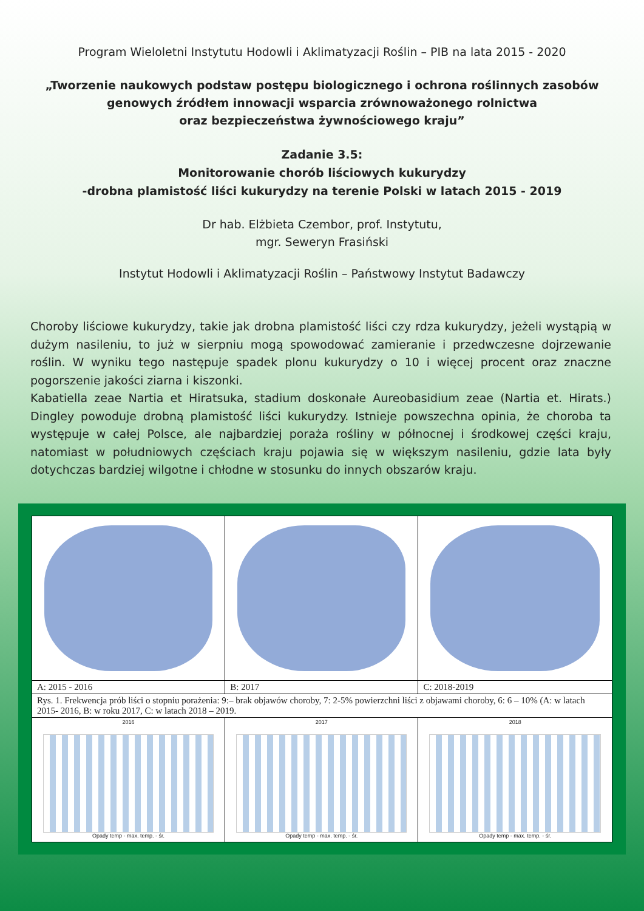Program Wieloletni Instytutu Hodowli i Aklimatyzacji Roślin – PIB na lata 2015 - 2020
„Tworzenie naukowych podstaw postępu biologicznego i ochrona roślinnych zasobów
genowych źródłem innowacji wsparcia zrównoważonego rolnictwa
oraz bezpieczeństwa żywnościowego kraju”
Zadanie 3.5:
Monitorowanie chorób liściowych kukurydzy
-drobna plamistość liści kukurydzy na terenie Polski w latach 2015 - 2019
Dr hab. Elżbieta Czembor, prof. Instytutu,
mgr. Seweryn Frasiński
Instytut Hodowli i Aklimatyzacji Roślin – Państwowy Instytut Badawczy
Choroby liściowe kukurydzy, takie jak drobna plamistość liści czy rdza kukurydzy, jeżeli wystąpią w dużym nasileniu, to już w sierpniu mogą spowodować zamieranie i przedwczesne dojrzewanie roślin. W wyniku tego następuje spadek plonu kukurydzy o 10 i więcej procent oraz znaczne pogorszenie jakości ziarna i kiszonki.
Kabatiella zeae Nartia et Hiratsuka, stadium doskonałe Aureobasidium zeae (Nartia et. Hirats.) Dingley powoduje drobną plamistość liści kukurydzy. Istnieje powszechna opinia, że choroba ta występuje w całej Polsce, ale najbardziej poraża rośliny w północnej i środkowej części kraju, natomiast w południowych częściach kraju pojawia się w większym nasileniu, gdzie lata były dotychczas bardziej wilgotne i chłodne w stosunku do innych obszarów kraju.
| A: 2015 - 2016 | B: 2017 | C: 2018-2019 |
| Rys. 1. Frekwencja prób liści o stopniu porażenia: 9:– brak objawów choroby, 7: 2-5% powierzchni liści z objawami choroby, 6: 6 – 10% (A: w latach 2015- 2016, B: w roku 2017, C: w latach 2018 – 2019. | | |
| 2016 Opady temp - max. temp. - śr. | 2017 Opady temp - max. temp. - śr. | 2018 Opady temp - max. temp. - śr. |